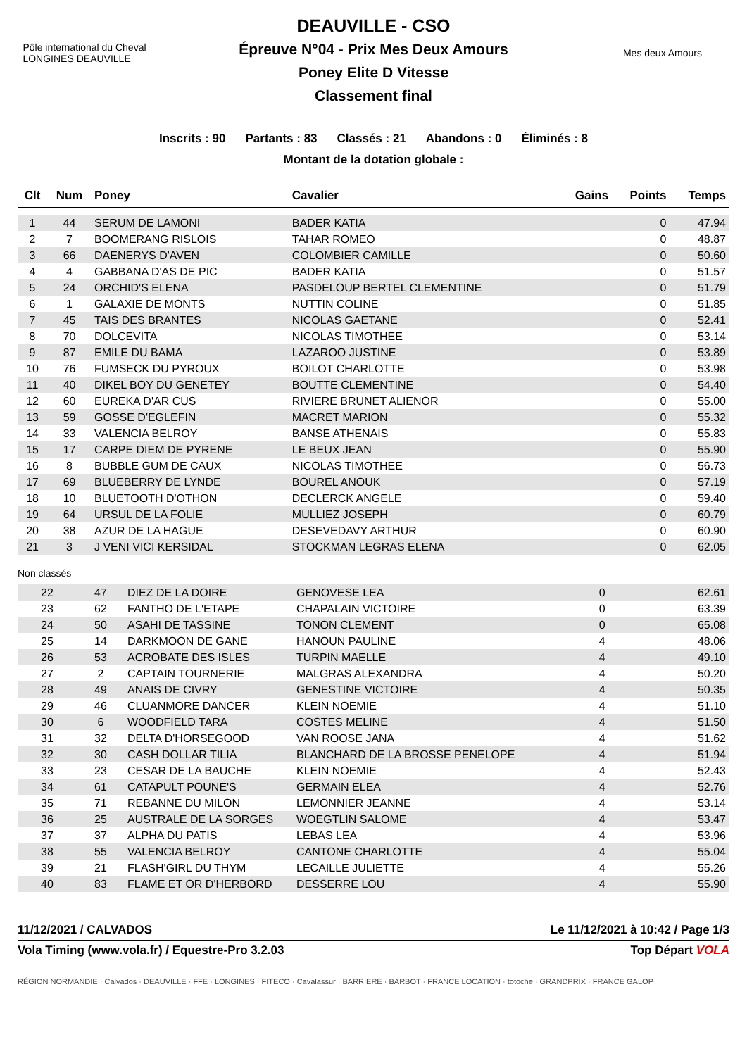Pôle international du Cheval
LONGINES DEAUVILLE
DEAUVILLE - CSO
Épreuve N°04 - Prix Mes Deux Amours
Poney Elite D Vitesse
Classement final
Mes deux Amours
Inscrits : 90 Partants : 83 Classés : 21 Abandons : 0 Éliminés : 8
Montant de la dotation globale :
| Clt | Num | Poney | Cavalier | Gains | Points | Temps |
| --- | --- | --- | --- | --- | --- | --- |
| 1 | 44 | SERUM DE LAMONI | BADER KATIA | | 0 | 47.94 |
| 2 | 7 | BOOMERANG RISLOIS | TAHAR ROMEO | | 0 | 48.87 |
| 3 | 66 | DAENERYS D'AVEN | COLOMBIER CAMILLE | | 0 | 50.60 |
| 4 | 4 | GABBANA D'AS DE PIC | BADER KATIA | | 0 | 51.57 |
| 5 | 24 | ORCHID'S ELENA | PASDELOUP BERTEL CLEMENTINE | | 0 | 51.79 |
| 6 | 1 | GALAXIE DE MONTS | NUTTIN COLINE | | 0 | 51.85 |
| 7 | 45 | TAIS DES BRANTES | NICOLAS GAETANE | | 0 | 52.41 |
| 8 | 70 | DOLCEVITA | NICOLAS TIMOTHEE | | 0 | 53.14 |
| 9 | 87 | EMILE DU BAMA | LAZAROO JUSTINE | | 0 | 53.89 |
| 10 | 76 | FUMSECK DU PYROUX | BOILOT CHARLOTTE | | 0 | 53.98 |
| 11 | 40 | DIKEL BOY DU GENETEY | BOUTTE CLEMENTINE | | 0 | 54.40 |
| 12 | 60 | EUREKA D'AR CUS | RIVIERE BRUNET ALIENOR | | 0 | 55.00 |
| 13 | 59 | GOSSE D'EGLEFIN | MACRET MARION | | 0 | 55.32 |
| 14 | 33 | VALENCIA BELROY | BANSE ATHENAIS | | 0 | 55.83 |
| 15 | 17 | CARPE DIEM DE PYRENE | LE BEUX JEAN | | 0 | 55.90 |
| 16 | 8 | BUBBLE GUM DE CAUX | NICOLAS TIMOTHEE | | 0 | 56.73 |
| 17 | 69 | BLUEBERRY DE LYNDE | BOUREL ANOUK | | 0 | 57.19 |
| 18 | 10 | BLUETOOTH D'OTHON | DECLERCK ANGELE | | 0 | 59.40 |
| 19 | 64 | URSUL DE LA FOLIE | MULLIEZ JOSEPH | | 0 | 60.79 |
| 20 | 38 | AZUR DE LA HAGUE | DESEVEDAVY ARTHUR | | 0 | 60.90 |
| 21 | 3 | J VENI VICI KERSIDAL | STOCKMAN LEGRAS ELENA | | 0 | 62.05 |
Non classés
| 22 | 47 | DIEZ DE LA DOIRE | GENOVESE LEA | | 0 | 62.61 |
| 23 | 62 | FANTHO DE L'ETAPE | CHAPALAIN VICTOIRE | | 0 | 63.39 |
| 24 | 50 | ASAHI DE TASSINE | TONON CLEMENT | | 0 | 65.08 |
| 25 | 14 | DARKMOON DE GANE | HANOUN PAULINE | | 4 | 48.06 |
| 26 | 53 | ACROBATE DES ISLES | TURPIN MAELLE | | 4 | 49.10 |
| 27 | 2 | CAPTAIN TOURNERIE | MALGRAS ALEXANDRA | | 4 | 50.20 |
| 28 | 49 | ANAIS DE CIVRY | GENESTINE VICTOIRE | | 4 | 50.35 |
| 29 | 46 | CLUANMORE DANCER | KLEIN NOEMIE | | 4 | 51.10 |
| 30 | 6 | WOODFIELD TARA | COSTES MELINE | | 4 | 51.50 |
| 31 | 32 | DELTA D'HORSEGOOD | VAN ROOSE JANA | | 4 | 51.62 |
| 32 | 30 | CASH DOLLAR TILIA | BLANCHARD DE LA BROSSE PENELOPE | | 4 | 51.94 |
| 33 | 23 | CESAR DE LA BAUCHE | KLEIN NOEMIE | | 4 | 52.43 |
| 34 | 61 | CATAPULT POUNE'S | GERMAIN ELEA | | 4 | 52.76 |
| 35 | 71 | REBANNE DU MILON | LEMONNIER JEANNE | | 4 | 53.14 |
| 36 | 25 | AUSTRALE DE LA SORGES | WOEGTLIN SALOME | | 4 | 53.47 |
| 37 | 37 | ALPHA DU PATIS | LEBAS LEA | | 4 | 53.96 |
| 38 | 55 | VALENCIA BELROY | CANTONE CHARLOTTE | | 4 | 55.04 |
| 39 | 21 | FLASH'GIRL DU THYM | LECAILLE JULIETTE | | 4 | 55.26 |
| 40 | 83 | FLAME ET OR D'HERBORD | DESSERRE LOU | | 4 | 55.90 |
11/12/2021 / CALVADOS Le 11/12/2021 à 10:42 / Page 1/3
Vola Timing (www.vola.fr) / Equestre-Pro 3.2.03 Top Départ VOLA
RÉGION NORMANDIE · Calvados · DEAUVILLE · FFE · LONGINES · FITECO · Cavalassur · BARRIERE · BARBOT · FRANCE LOCATION · totoche · GRANDPRIX · FRANCE GALOP